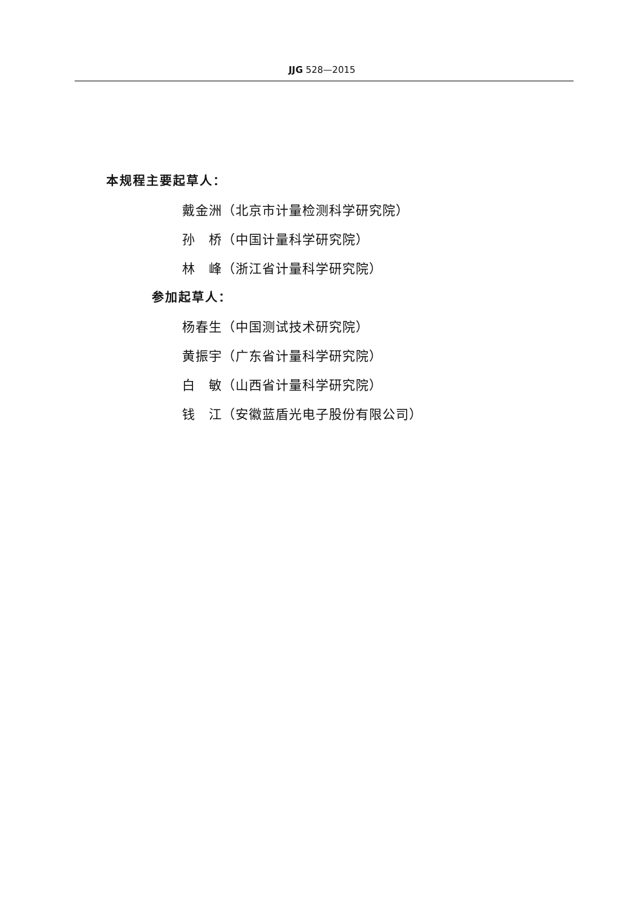JJG 528—2015
本规程主要起草人：
戴金洲（北京市计量检测科学研究院）
孙　桥（中国计量科学研究院）
林　峰（浙江省计量科学研究院）
参加起草人：
杨春生（中国测试技术研究院）
黄振宇（广东省计量科学研究院）
白　敏（山西省计量科学研究院）
钱　江（安徽蓝盾光电子股份有限公司）